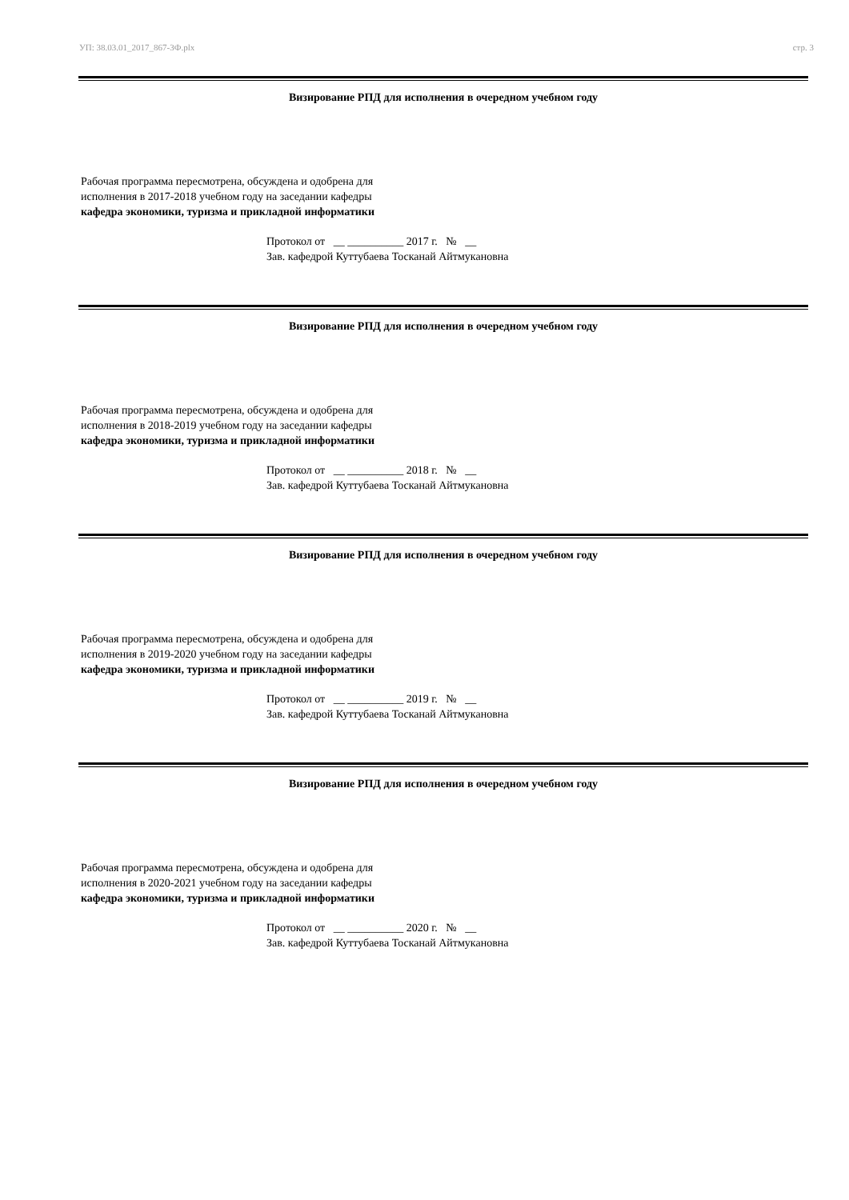УП: 38.03.01_2017_867-3Ф.plx стр. 3
Визирование РПД для исполнения в очередном учебном году
Рабочая программа пересмотрена, обсуждена и одобрена для
исполнения в 2017-2018 учебном году на заседании кафедры
кафедра экономики, туризма и прикладной информатики
Протокол от __ __________ 2017 г. № __ Зав. кафедрой Куттубаева Тосканай Айтмукановна
Визирование РПД для исполнения в очередном учебном году
Рабочая программа пересмотрена, обсуждена и одобрена для
исполнения в 2018-2019 учебном году на заседании кафедры
кафедра экономики, туризма и прикладной информатики
Протокол от __ __________ 2018 г. № __ Зав. кафедрой Куттубаева Тосканай Айтмукановна
Визирование РПД для исполнения в очередном учебном году
Рабочая программа пересмотрена, обсуждена и одобрена для
исполнения в 2019-2020 учебном году на заседании кафедры
кафедра экономики, туризма и прикладной информатики
Протокол от __ __________ 2019 г. № __ Зав. кафедрой Куттубаева Тосканай Айтмукановна
Визирование РПД для исполнения в очередном учебном году
Рабочая программа пересмотрена, обсуждена и одобрена для
исполнения в 2020-2021 учебном году на заседании кафедры
кафедра экономики, туризма и прикладной информатики
Протокол от __ __________ 2020 г. № __ Зав. кафедрой Куттубаева Тосканай Айтмукановна